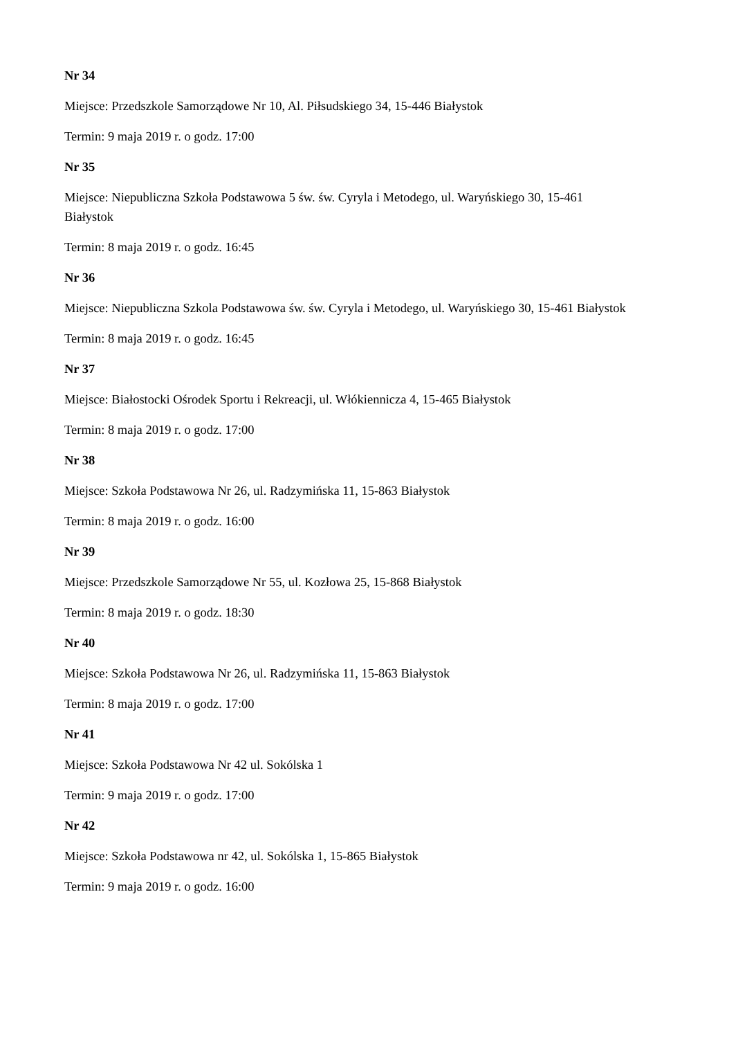Nr 34
Miejsce: Przedszkole Samorządowe Nr 10, Al. Piłsudskiego 34, 15-446 Białystok
Termin: 9 maja 2019 r. o godz. 17:00
Nr 35
Miejsce: Niepubliczna Szkoła Podstawowa 5 św. św. Cyryla i Metodego, ul. Waryńskiego 30, 15-461 Białystok
Termin: 8 maja 2019 r. o godz. 16:45
Nr 36
Miejsce: Niepubliczna Szkola Podstawowa św. św. Cyryla i Metodego, ul. Waryńskiego 30, 15-461 Białystok
Termin: 8 maja 2019 r. o godz. 16:45
Nr 37
Miejsce: Białostocki Ośrodek Sportu i Rekreacji, ul. Włókiennicza 4, 15-465 Białystok
Termin: 8 maja 2019 r. o godz. 17:00
Nr 38
Miejsce: Szkoła Podstawowa Nr 26, ul. Radzymińska 11, 15-863 Białystok
Termin: 8 maja 2019 r. o godz. 16:00
Nr 39
Miejsce: Przedszkole Samorządowe Nr 55, ul. Kozłowa 25, 15-868 Białystok
Termin: 8 maja 2019 r. o godz. 18:30
Nr 40
Miejsce: Szkoła Podstawowa Nr 26, ul. Radzymińska 11, 15-863 Białystok
Termin: 8 maja 2019 r. o godz. 17:00
Nr 41
Miejsce: Szkoła Podstawowa Nr 42 ul. Sokólska 1
Termin: 9 maja 2019 r. o godz. 17:00
Nr 42
Miejsce: Szkoła Podstawowa nr 42, ul. Sokólska 1, 15-865 Białystok
Termin: 9 maja 2019 r. o godz. 16:00